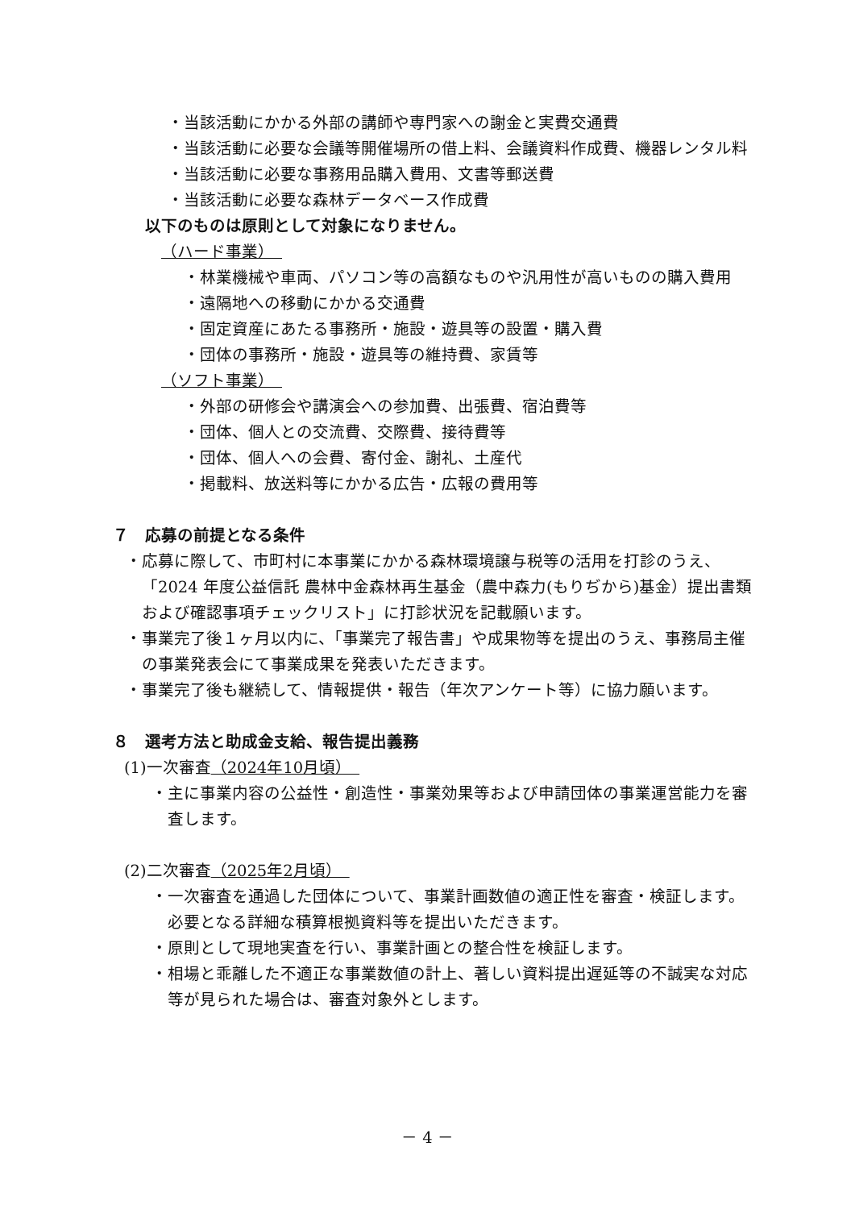・当該活動にかかる外部の講師や専門家への謝金と実費交通費
・当該活動に必要な会議等開催場所の借上料、会議資料作成費、機器レンタル料
・当該活動に必要な事務用品購入費用、文書等郵送費
・当該活動に必要な森林データベース作成費
以下のものは原則として対象になりません。
（ハード事業）　
・林業機械や車両、パソコン等の高額なものや汎用性が高いものの購入費用
・遠隔地への移動にかかる交通費
・固定資産にあたる事務所・施設・遊具等の設置・購入費
・団体の事務所・施設・遊具等の維持費、家賃等
（ソフト事業）　
・外部の研修会や講演会への参加費、出張費、宿泊費等
・団体、個人との交流費、交際費、接待費等
・団体、個人への会費、寄付金、謝礼、土産代
・掲載料、放送料等にかかる広告・広報の費用等
７　応募の前提となる条件
・応募に際して、市町村に本事業にかかる森林環境譲与税等の活用を打診のうえ、「2024 年度公益信託 農林中金森林再生基金（農中森力(もりぢから)基金）提出書類および確認事項チェックリスト」に打診状況を記載願います。
・事業完了後１ヶ月以内に、「事業完了報告書」や成果物等を提出のうえ、事務局主催の事業発表会にて事業成果を発表いただきます。
・事業完了後も継続して、情報提供・報告（年次アンケート等）に協力願います。
８　選考方法と助成金支給、報告提出義務
(1)一次審査（2024年10月頃）　
・主に事業内容の公益性・創造性・事業効果等および申請団体の事業運営能力を審査します。
(2)二次審査（2025年2月頃）　
・一次審査を通過した団体について、事業計画数値の適正性を審査・検証します。必要となる詳細な積算根拠資料等を提出いただきます。
・原則として現地実査を行い、事業計画との整合性を検証します。
・相場と乖離した不適正な事業数値の計上、著しい資料提出遅延等の不誠実な対応等が見られた場合は、審査対象外とします。
－ 4 －